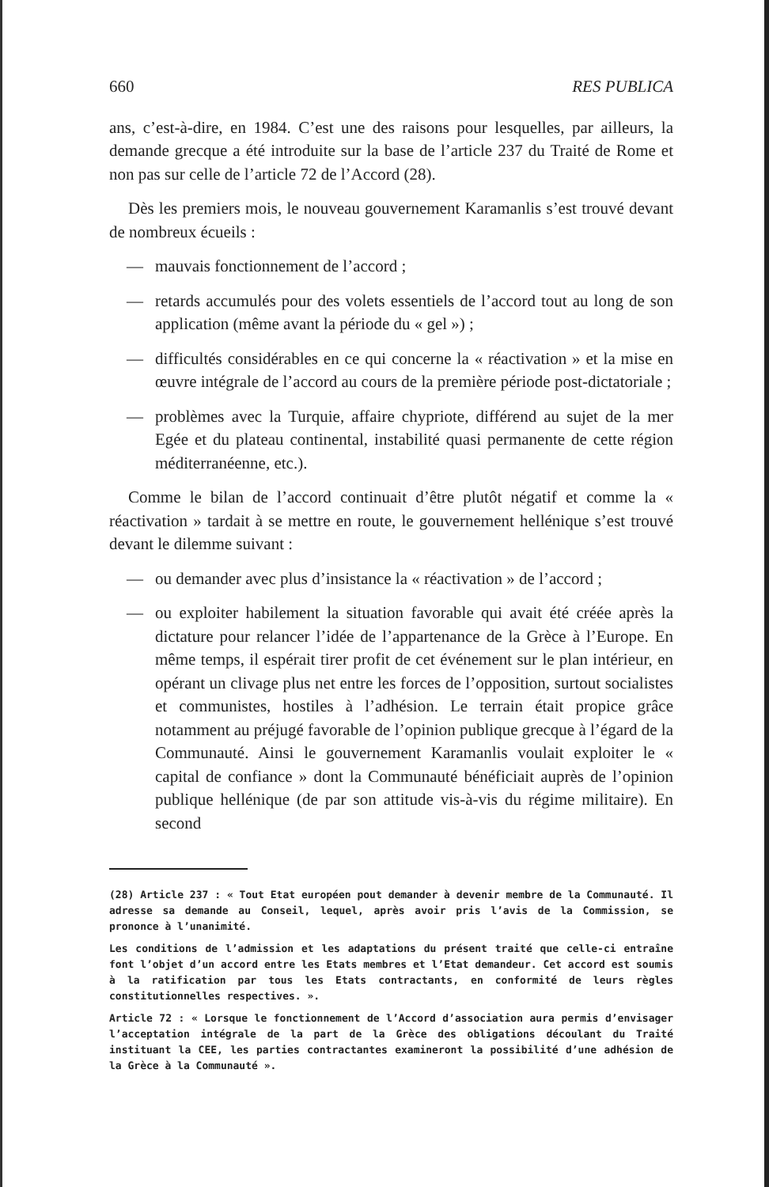660 RES PUBLICA
ans, c’est-à-dire, en 1984. C’est une des raisons pour lesquelles, par ailleurs, la demande grecque a été introduite sur la base de l’article 237 du Traité de Rome et non pas sur celle de l’article 72 de l’Accord (28).
Dès les premiers mois, le nouveau gouvernement Karamanlis s’est trouvé devant de nombreux écueils :
— mauvais fonctionnement de l’accord ;
— retards accumulés pour des volets essentiels de l’accord tout au long de son application (même avant la période du « gel ») ;
— difficultés considérables en ce qui concerne la « réactivation » et la mise en œuvre intégrale de l’accord au cours de la première période post-dictatoriale ;
— problèmes avec la Turquie, affaire chypriote, différend au sujet de la mer Egée et du plateau continental, instabilité quasi permanente de cette région méditerranéenne, etc.).
Comme le bilan de l’accord continuait d’être plutôt négatif et comme la « réactivation » tardait à se mettre en route, le gouvernement hellénique s’est trouvé devant le dilemme suivant :
— ou demander avec plus d’insistance la « réactivation » de l’accord ;
— ou exploiter habilement la situation favorable qui avait été créée après la dictature pour relancer l’idée de l’appartenance de la Grèce à l’Europe. En même temps, il espérait tirer profit de cet événement sur le plan intérieur, en opérant un clivage plus net entre les forces de l’opposition, surtout socialistes et communistes, hostiles à l’adhésion. Le terrain était propice grâce notamment au préjugé favorable de l’opinion publique grecque à l’égard de la Communauté. Ainsi le gouvernement Karamanlis voulait exploiter le « capital de confiance » dont la Communauté bénéficiait auprès de l’opinion publique hellénique (de par son attitude vis-à-vis du régime militaire). En second
(28) Article 237 : « Tout Etat européen pout demander à devenir membre de la Communauté. Il adresse sa demande au Conseil, lequel, après avoir pris l’avis de la Commission, se prononce à l’unanimité.
Les conditions de l’admission et les adaptations du présent traité que celle-ci entraîne font l’objet d’un accord entre les Etats membres et l’Etat demandeur. Cet accord est soumis à la ratification par tous les Etats contractants, en conformité de leurs règles constitutionnelles respectives. ».
Article 72 : « Lorsque le fonctionnement de l’Accord d’association aura permis d’envisager l’acceptation intégrale de la part de la Grèce des obligations découlant du Traité instituant la CEE, les parties contractantes examineront la possibilité d’une adhésion de la Grèce à la Communauté ».